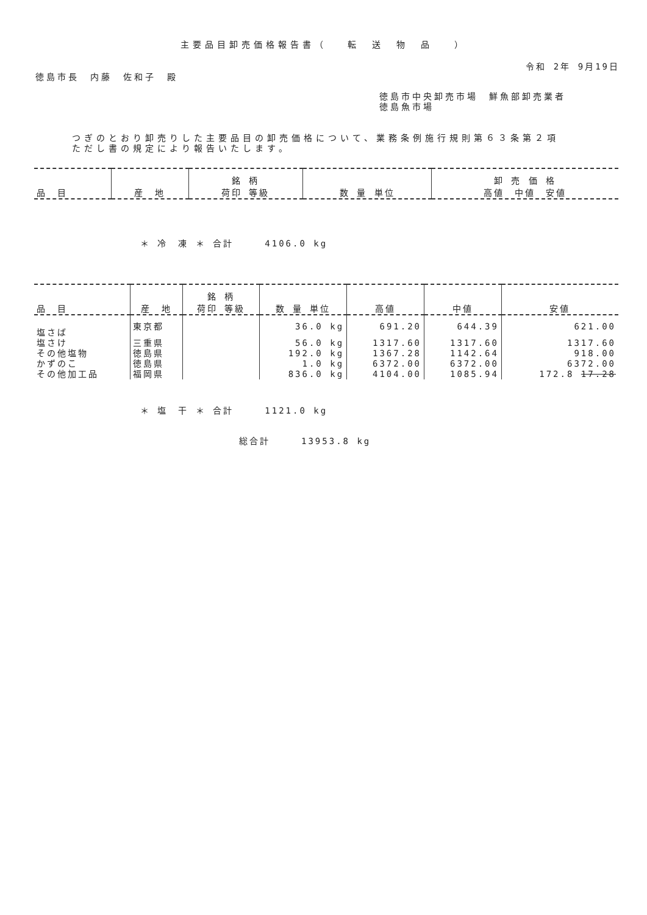主要品目卸売価格報告書（　 転　送　物　品 　）
令和 2年 9月19日
徳島市長　内藤　佐和子　殿
徳島市中央卸売市場　鮮魚部卸売業者
徳島魚市場
つぎのとおり卸売りした主要品目の卸売価格について、業務条例施行規則第６３条第２項
ただし書の規定により報告いたします。
| 品 目 | 産 地 | 銘 柄 荷印 等級 | 数 量 単位 | 卸 売 価 格 高値 中値 安値 |
| --- | --- | --- | --- | --- |
＊ 冷　凍 ＊ 合計　　　4106.0 kg
| 品 目 | 産 地 | 銘 柄 荷印 等級 | 数 量 単位 | 高値 | 中値 | 安値 |
| --- | --- | --- | --- | --- | --- | --- |
| 塩さば | 東京都 | | 36.0 kg | 691.20 | 644.39 | 621.00 |
| 塩さけ | 三重県 | | 56.0 kg | 1317.60 | 1317.60 | 1317.60 |
| その他塩物 | 徳島県 | | 192.0 kg | 1367.28 | 1142.64 | 918.00 |
| かずのこ | 徳島県 | | 1.0 kg | 6372.00 | 6372.00 | 6372.00 |
| その他加工品 | 福岡県 | | 836.0 kg | 4104.00 | 1085.94 | 172.8 17.28 |
＊ 塩　干 ＊ 合計　　　1121.0 kg
総合計　　　13953.8 kg